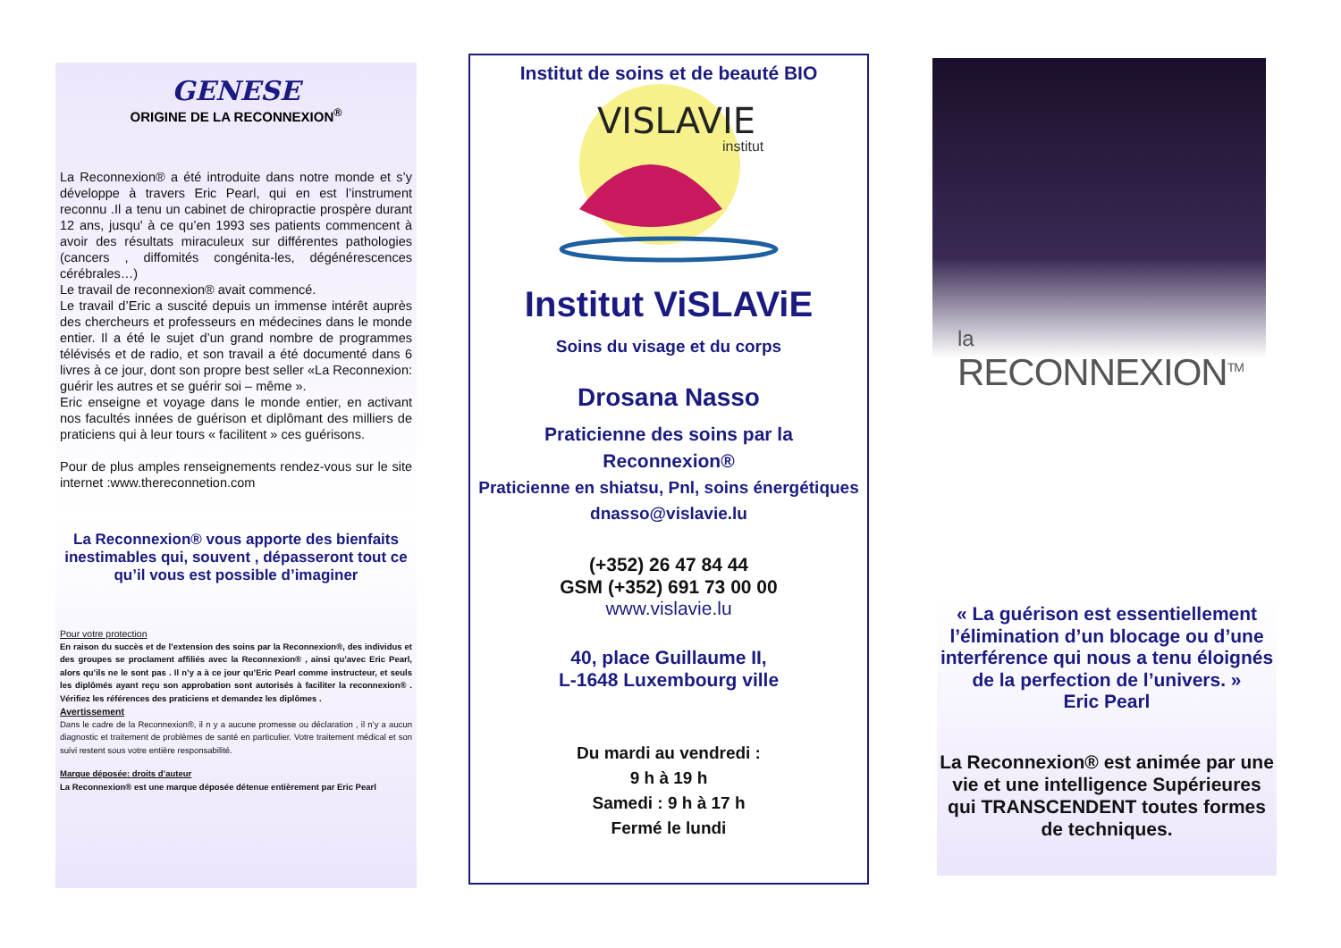GENESE
ORIGINE DE LA RECONNEXION<sup>®</sup>
La Reconnexion® a été introduite dans notre monde et s’y développe à travers Eric Pearl, qui en est l’instrument reconnu .Il a tenu un cabinet de chiropractie prospère durant 12 ans, jusqu' à ce qu’en 1993 ses patients commencent à avoir des résultats miraculeux sur différentes pathologies (cancers , diffomités congénita-les, dégénérescences cérébrales…)
Le travail de reconnexion® avait commencé.
Le travail d’Eric a suscité depuis un immense intérêt auprès des chercheurs et professeurs en médecines dans le monde entier. Il a été le sujet d’un grand nombre de programmes télévisés et de radio, et son travail a été documenté dans 6 livres à ce jour, dont son propre best seller «La Reconnexion: guérir les autres et se guérir soi – même ».
Eric enseigne et voyage dans le monde entier, en activant nos facultés innées de guérison et diplômant des milliers de praticiens qui à leur tours « facilitent » ces guérisons.
Pour de plus amples renseignements rendez-vous sur le site internet :www.thereconnetion.com
La Reconnexion® vous apporte des bienfaits inestimables qui, souvent , dépasseront tout ce qu’il vous est possible d’imaginer
Pour votre protection
En raison du succès et de l’extension des soins par la Reconnexion®, des individus et des groupes se proclament affiliés avec la Reconnexion® , ainsi qu’avec Eric Pearl, alors qu’ils ne le sont pas . Il n’y a à ce jour qu’Eric Pearl comme instructeur, et seuls les diplômés ayant reçu son approbation sont autorisés à faciliter la reconnexion® . Vérifiez les références des praticiens et demandez les diplômes .
Avertissement
Dans le cadre de la Reconnexion®, il n y a aucune promesse ou déclaration , il n’y a aucun diagnostic et traitement de problèmes de santé en particulier. Votre traitement médical et son suivi restent sous votre entière responsabilité.
Marque déposée: droits d’auteur
La Reconnexion® est une marque déposée détenue entièrement par Eric Pearl
Institut de soins et de beauté BIO
VISLAVIE
institut
Institut ViSLAViE
Soins du visage et du corps
Drosana Nasso
Praticienne des soins par la
Reconnexion®
Praticienne en shiatsu, Pnl, soins énergétiques
dnasso@vislavie.lu
(+352) 26 47 84 44
GSM (+352) 691 73 00 00
www.vislavie.lu
40, place Guillaume II,
L-1648 Luxembourg ville
Du mardi au vendredi :
9 h à 19 h
Samedi : 9 h à 17 h
Fermé le lundi
la
RECONNEXION<sup>TM</sup>
« La guérison est essentiellement l’élimination d’un blocage ou d’une interférence qui nous a tenu éloignés de la perfection de l’univers. »
Eric Pearl
La Reconnexion® est animée par une vie et une intelligence Supérieures
qui TRANSCENDENT toutes formes de techniques.